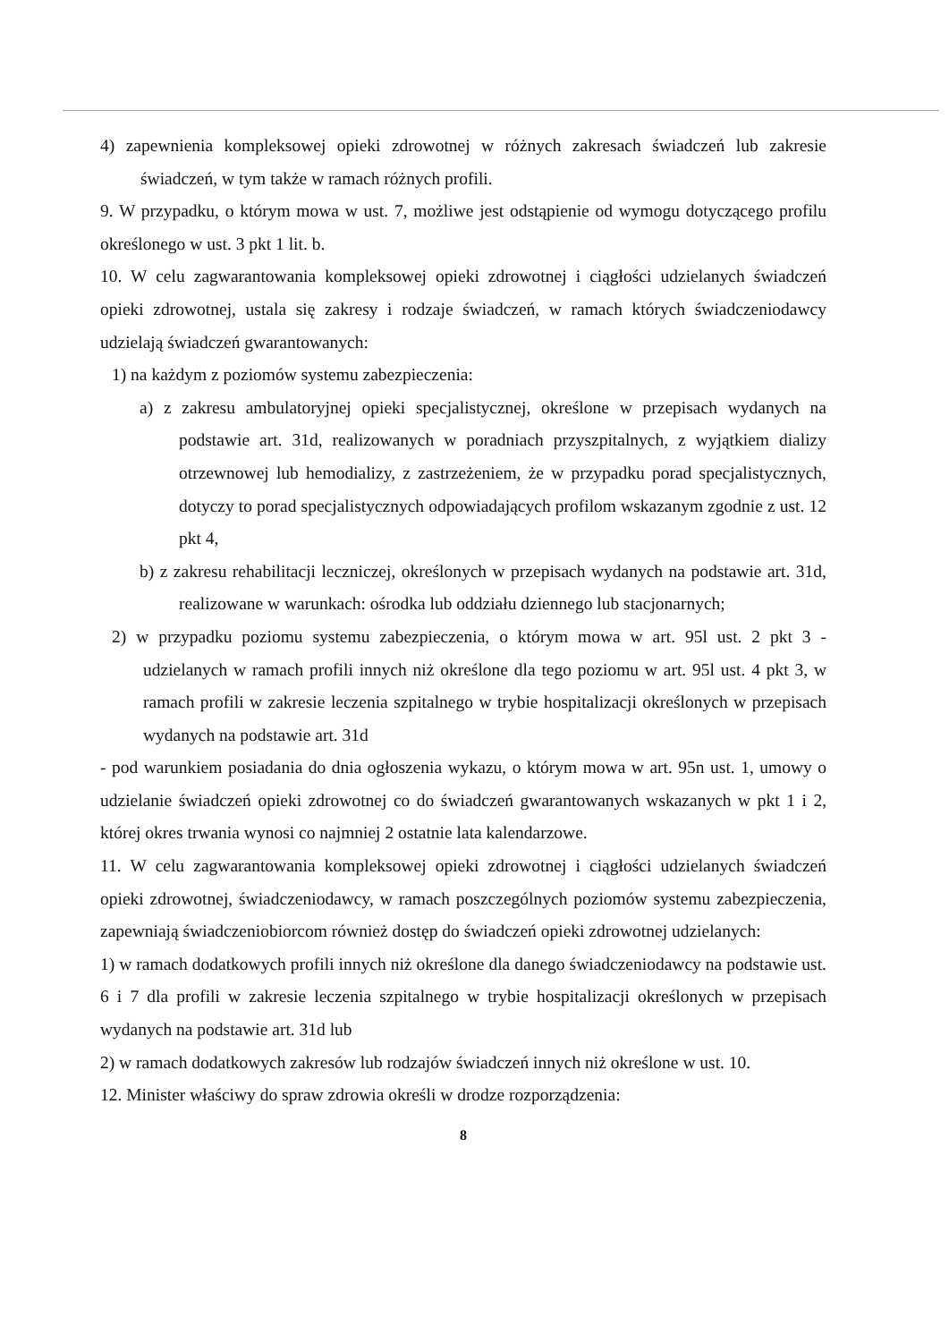4) zapewnienia kompleksowej opieki zdrowotnej w różnych zakresach świadczeń lub zakresie świadczeń, w tym także w ramach różnych profili.
9. W przypadku, o którym mowa w ust. 7, możliwe jest odstąpienie od wymogu dotyczącego profilu określonego w ust. 3 pkt 1 lit. b.
10. W celu zagwarantowania kompleksowej opieki zdrowotnej i ciągłości udzielanych świadczeń opieki zdrowotnej, ustala się zakresy i rodzaje świadczeń, w ramach których świadczeniodawcy udzielają świadczeń gwarantowanych:
1) na każdym z poziomów systemu zabezpieczenia:
a) z zakresu ambulatoryjnej opieki specjalistycznej, określone w przepisach wydanych na podstawie art. 31d, realizowanych w poradniach przyszpitalnych, z wyjątkiem dializy otrzewnowej lub hemodializy, z zastrzeżeniem, że w przypadku porad specjalistycznych, dotyczy to porad specjalistycznych odpowiadających profilom wskazanym zgodnie z ust. 12 pkt 4,
b) z zakresu rehabilitacji leczniczej, określonych w przepisach wydanych na podstawie art. 31d, realizowane w warunkach: ośrodka lub oddziału dziennego lub stacjonarnych;
2) w przypadku poziomu systemu zabezpieczenia, o którym mowa w art. 95l ust. 2 pkt 3 - udzielanych w ramach profili innych niż określone dla tego poziomu w art. 95l ust. 4 pkt 3, w ramach profili w zakresie leczenia szpitalnego w trybie hospitalizacji określonych w przepisach wydanych na podstawie art. 31d
- pod warunkiem posiadania do dnia ogłoszenia wykazu, o którym mowa w art. 95n ust. 1, umowy o udzielanie świadczeń opieki zdrowotnej co do świadczeń gwarantowanych wskazanych w pkt 1 i 2, której okres trwania wynosi co najmniej 2 ostatnie lata kalendarzowe.
11. W celu zagwarantowania kompleksowej opieki zdrowotnej i ciągłości udzielanych świadczeń opieki zdrowotnej, świadczeniodawcy, w ramach poszczególnych poziomów systemu zabezpieczenia, zapewniają świadczeniobiorcom również dostęp do świadczeń opieki zdrowotnej udzielanych:
1) w ramach dodatkowych profili innych niż określone dla danego świadczeniodawcy na podstawie ust. 6 i 7 dla profili w zakresie leczenia szpitalnego w trybie hospitalizacji określonych w przepisach wydanych na podstawie art. 31d lub
2) w ramach dodatkowych zakresów lub rodzajów świadczeń innych niż określone w ust. 10.
12. Minister właściwy do spraw zdrowia określi w drodze rozporządzenia:
8